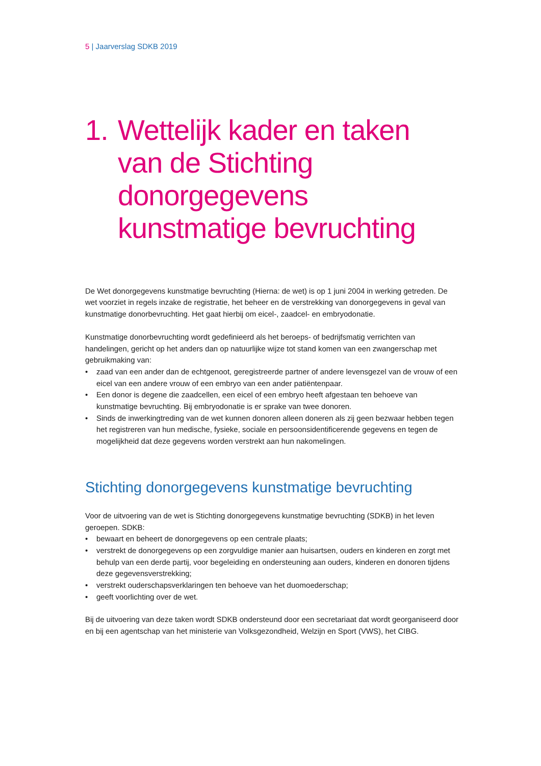5 | Jaarverslag SDKB 2019
1. Wettelijk kader en taken van de Stichting donorgegevens kunstmatige bevruchting
De Wet donorgegevens kunstmatige bevruchting (Hierna: de wet) is op 1 juni 2004 in werking getreden. De wet voorziet in regels inzake de registratie, het beheer en de verstrekking van donorgegevens in geval van kunstmatige donorbevruchting. Het gaat hierbij om eicel-, zaadcel- en embryodonatie.
Kunstmatige donorbevruchting wordt gedefinieerd als het beroeps- of bedrijfsmatig verrichten van handelingen, gericht op het anders dan op natuurlijke wijze tot stand komen van een zwangerschap met gebruikmaking van:
• zaad van een ander dan de echtgenoot, geregistreerde partner of andere levensgezel van de vrouw of een eicel van een andere vrouw of een embryo van een ander patiëntenpaar.
• Een donor is degene die zaadcellen, een eicel of een embryo heeft afgestaan ten behoeve van kunstmatige bevruchting. Bij embryodonatie is er sprake van twee donoren.
• Sinds de inwerkingtreding van de wet kunnen donoren alleen doneren als zij geen bezwaar hebben tegen het registreren van hun medische, fysieke, sociale en persoonsidentificerende gegevens en tegen de mogelijkheid dat deze gegevens worden verstrekt aan hun nakomelingen.
Stichting donorgegevens kunstmatige bevruchting
Voor de uitvoering van de wet is Stichting donorgegevens kunstmatige bevruchting (SDKB) in het leven geroepen. SDKB:
• bewaart en beheert de donorgegevens op een centrale plaats;
• verstrekt de donorgegevens op een zorgvuldige manier aan huisartsen, ouders en kinderen en zorgt met behulp van een derde partij, voor begeleiding en ondersteuning aan ouders, kinderen en donoren tijdens deze gegevensverstrekking;
• verstrekt ouderschapsverklaringen ten behoeve van het duomoederschap;
• geeft voorlichting over de wet.
Bij de uitvoering van deze taken wordt SDKB ondersteund door een secretariaat dat wordt georganiseerd door en bij een agentschap van het ministerie van Volksgezondheid, Welzijn en Sport (VWS), het CIBG.